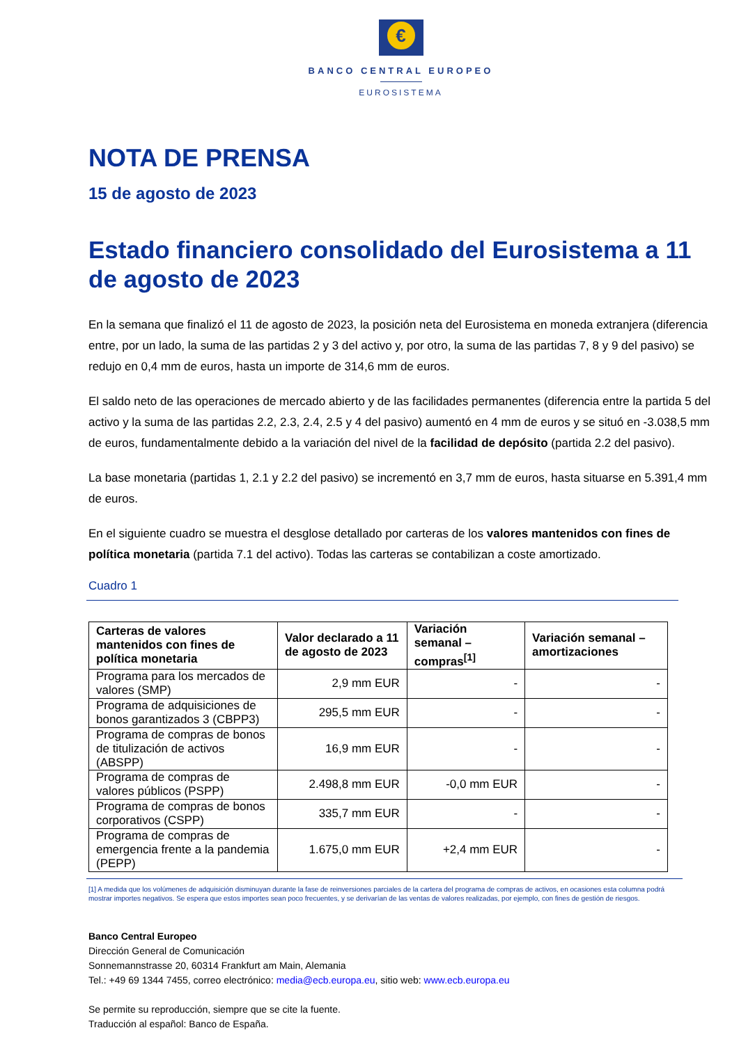€
BANCO CENTRAL EUROPEO
EUROSISTEMA
NOTA DE PRENSA
15 de agosto de 2023
Estado financiero consolidado del Eurosistema a 11 de agosto de 2023
En la semana que finalizó el 11 de agosto de 2023, la posición neta del Eurosistema en moneda extranjera (diferencia entre, por un lado, la suma de las partidas 2 y 3 del activo y, por otro, la suma de las partidas 7, 8 y 9 del pasivo) se redujo en 0,4 mm de euros, hasta un importe de 314,6 mm de euros.
El saldo neto de las operaciones de mercado abierto y de las facilidades permanentes (diferencia entre la partida 5 del activo y la suma de las partidas 2.2, 2.3, 2.4, 2.5 y 4 del pasivo) aumentó en 4 mm de euros y se situó en -3.038,5 mm de euros, fundamentalmente debido a la variación del nivel de la facilidad de depósito (partida 2.2 del pasivo).
La base monetaria (partidas 1, 2.1 y 2.2 del pasivo) se incrementó en 3,7 mm de euros, hasta situarse en 5.391,4 mm de euros.
En el siguiente cuadro se muestra el desglose detallado por carteras de los valores mantenidos con fines de política monetaria (partida 7.1 del activo). Todas las carteras se contabilizan a coste amortizado.
Cuadro 1
| Carteras de valores mantenidos con fines de política monetaria | Valor declarado a 11 de agosto de 2023 | Variación semanal – compras<sup>[1]</sup> | Variación semanal – amortizaciones |
| --- | --- | --- | --- |
| Programa para los mercados de valores (SMP) | 2,9 mm EUR | - | - |
| Programa de adquisiciones de bonos garantizados 3 (CBPP3) | 295,5 mm EUR | - | - |
| Programa de compras de bonos de titulización de activos (ABSPP) | 16,9 mm EUR | - | - |
| Programa de compras de valores públicos (PSPP) | 2.498,8 mm EUR | -0,0 mm EUR | - |
| Programa de compras de bonos corporativos (CSPP) | 335,7 mm EUR | - | - |
| Programa de compras de emergencia frente a la pandemia (PEPP) | 1.675,0 mm EUR | +2,4 mm EUR | - |
[1] A medida que los volúmenes de adquisición disminuyan durante la fase de reinversiones parciales de la cartera del programa de compras de activos, en ocasiones esta columna podrá mostrar importes negativos. Se espera que estos importes sean poco frecuentes, y se derivarían de las ventas de valores realizadas, por ejemplo, con fines de gestión de riesgos.
Banco Central Europeo
Dirección General de Comunicación
Sonnemannstrasse 20, 60314 Frankfurt am Main, Alemania
Tel.: +49 69 1344 7455, correo electrónico: media@ecb.europa.eu, sitio web: www.ecb.europa.eu
Se permite su reproducción, siempre que se cite la fuente.
Traducción al español: Banco de España.